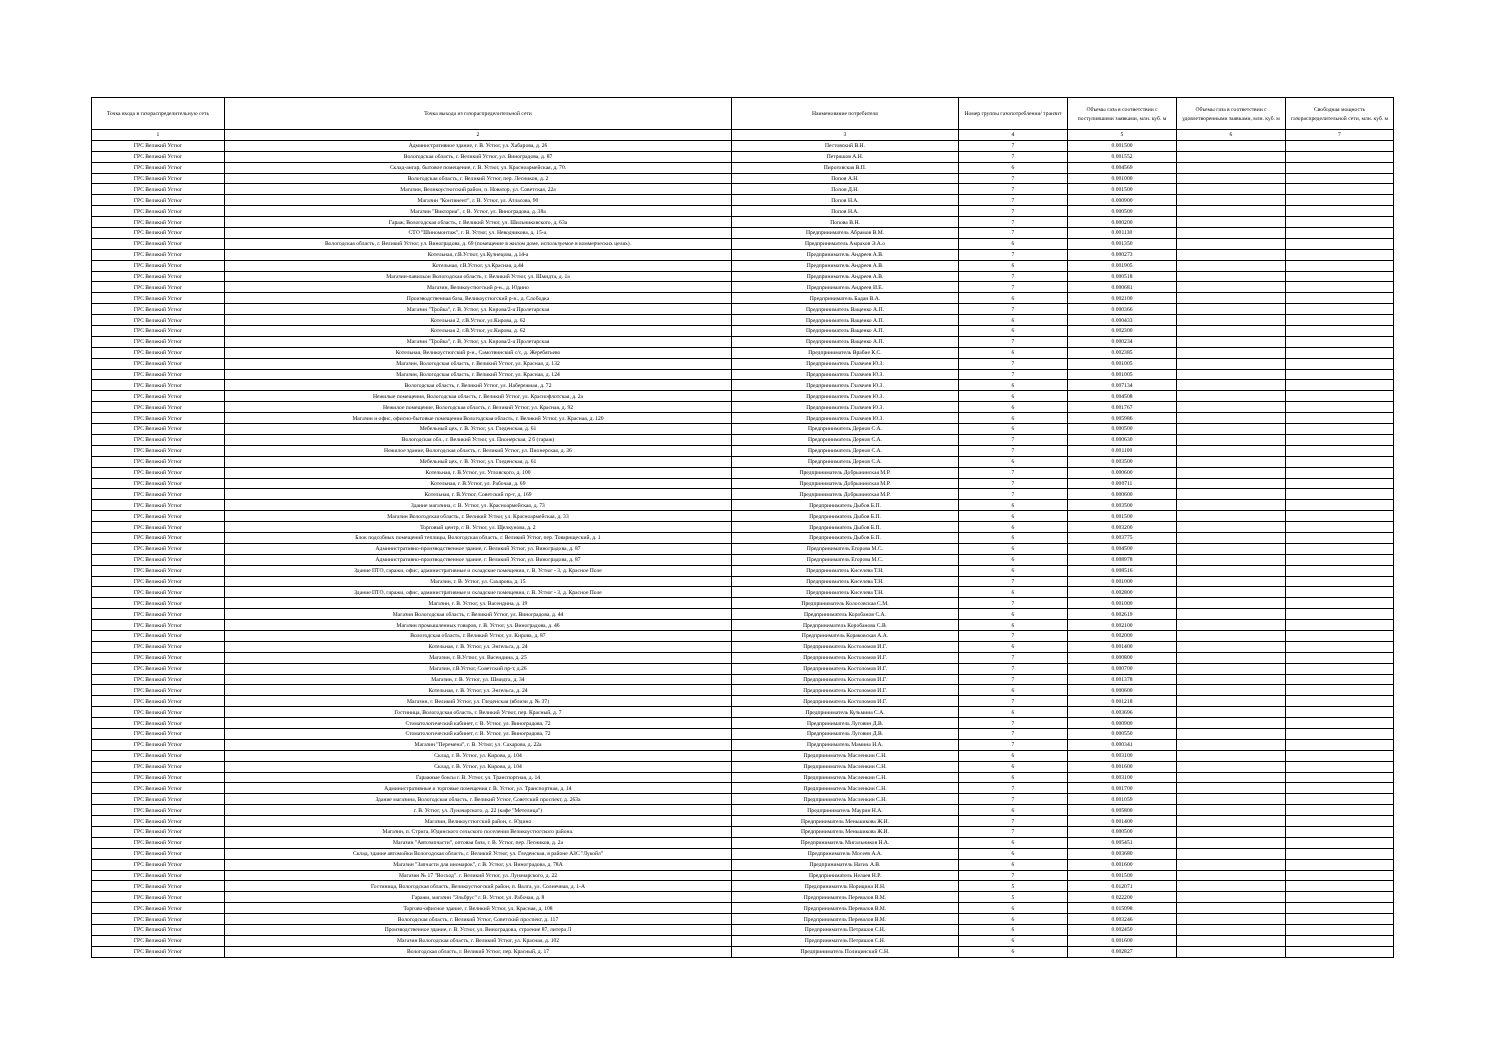| Точка входа в газораспределительную сеть | Точка выхода из газораспределительной сети | Наименование потребителя | Номер группы газопотребления/ транзит | Объемы газа в соответствии с поступившими заявками, млн. куб. м | Объемы газа в соответствии с удовлетворенными заявками, млн. куб. м | Свободная мощность газораспределительной сети, млн. куб. м |
| --- | --- | --- | --- | --- | --- | --- |
| 1 | 2 | 3 | 4 | 5 | 6 | 7 |
| ГРС Великий Устюг | Административное здание, г. В. Устюг, ул. Хабарова, д. 26 | Пестовский В.Н. | 7 | 0.001500 | | |
| ГРС Великий Устюг | Вологодская область, г. Великий Устюг, ул. Виноградова, д. 87 | Петряшов А.Н. | 7 | 0.001552 | | |
| ГРС Великий Устюг | Склад-ангар, бытовое помещение, г. В. Устюг, ул. Красноармейская, д. 70. | Пироговская В.П. | 6 | 0.004569 | | |
| ГРС Великий Устюг | Вологодская область, г. Великий Устюг, пер. Лесников, д. 2 | Попов А.Н. | 7 | 0.001000 | | |
| ГРС Великий Устюг | Магазин, Великоустюгский район, п. Новатор, ул. Советская, 22а | Попов Д.Н. | 7 | 0.001500 | | |
| ГРС Великий Устюг | Магазин "Континент", г. В. Устюг, ул. Атласова, 90 | Попов Н.А. | 7 | 0.000900 | | |
| ГРС Великий Устюг | Магазин "Виктория", г. В. Устюг, ул. Виноградова, д. 38а | Попов Н.А. | 7 | 0.000500 | | |
| ГРС Великий Устюг | Гараж, Вологодская область, г. Великий Устюг, ул. Шильниковского, д. 63а | Попова В.Н. | 7 | 0.000200 | | |
| ГРС Великий Устюг | СТО "Шиномонтаж", г. В. Устюг, ул. Неводчикова, д. 15-а. | Предприниматель Абрамов В.М. | 7 | 0.001130 | | |
| ГРС Великий Устюг | Вологодская область, г. Великий Устюг, ул. Виноградова, д. 69 (помещение в жилом доме, используемое в коммерческих целях). | Предприниматель Амрахов Э.А.о | 6 | 0.001350 | | |
| ГРС Великий Устюг | Котельная, г.В.Устюг, ул.Кузнецова, д.14-а | Предприниматель Андреев А.В. | 7 | 0.000273 | | |
| ГРС Великий Устюг | Котельная, г.В.Устюг, ул.Красная, д.44 | Предприниматель Андреев А.В. | 6 | 0.001905 | | |
| ГРС Великий Устюг | Магазин-павильон Вологодская область, г. Великий Устюг, ул. Шмидта, д. 1а | Предприниматель Андреев А.В. | 7 | 0.000518 | | |
| ГРС Великий Устюг | Магазин, Великоустюгский р-н., д. Юдино | Предприниматель Андреев И.Е. | 7 | 0.000681 | | |
| ГРС Великий Устюг | Производственная база, Великоустюгский р-н., д. Слободка | Предприниматель Бадан В.А. | 6 | 0.002100 | | |
| ГРС Великий Устюг | Магазин "Тройка", г. В. Устюг, ул. Кирова/2-я Пролетарская | Предприниматель Ващенко А.П. | 7 | 0.000366 | | |
| ГРС Великий Устюг | Котельная 2, г.В.Устюг, ул.Кирова, д. 62 | Предприниматель Ващенко А.П. | 6 | 0.000433 | | |
| ГРС Великий Устюг | Котельная 2, г.В.Устюг, ул.Кирова, д. 62 | Предприниматель Ващенко А.П. | 6 | 0.002300 | | |
| ГРС Великий Устюг | Магазин "Тройка", г. В. Устюг, ул. Кирова/2-я Пролетарская | Предприниматель Ващенко А.П. | 7 | 0.000234 | | |
| ГРС Великий Устюг | Котельная, Великоустюгский р-н., Самотвинский с/с, д. Жеребятьево | Предприниматель Врабие К.С. | 6 | 0.002385 | | |
| ГРС Великий Устюг | Магазин, Вологодская область, г. Великий Устюг, ул. Красная, д. 132 | Предприниматель Глазачев Ю.З. | 7 | 0.001005 | | |
| ГРС Великий Устюг | Магазин, Вологодская область, г. Великий Устюг, ул. Красная, д. 124 | Предприниматель Глазачев Ю.З. | 7 | 0.001005 | | |
| ГРС Великий Устюг | Вологодская область, г. Великий Устюг, ул. Набережная, д. 72 | Предприниматель Глазачев Ю.З. | 6 | 0.007134 | | |
| ГРС Великий Устюг | Нежилые помещения, Вологодская область, г. Великий Устюг, ул. Краснофлотская, д. 2а | Предприниматель Глазачев Ю.З. | 6 | 0.004508 | | |
| ГРС Великий Устюг | Нежилое помещение, Вологодская область, г. Великий Устюг, ул. Красная, д. 92 | Предприниматель Глазачев Ю.З. | 6 | 0.001767 | | |
| ГРС Великий Устюг | Магазин и офис, офисно-бытовые помещения Вологодская область, г. Великий Устюг, ул. Красная, д. 120 | Предприниматель Глазачев Ю.З. | 6 | 0.005986 | | |
| ГРС Великий Устюг | Мебельный цех, г. В. Устюг, ул. Гледенская, д. 61 | Предприниматель Дернов С.А. | 6 | 0.000500 | | |
| ГРС Великий Устюг | Вологодская обл., г. Великий Устюг, ул. Пионерская, 2 б (гараж) | Предприниматель Дернов С.А. | 7 | 0.000630 | | |
| ГРС Великий Устюг | Нежилое здание, Вологодская область, г. Великий Устюг, ул. Пионерская, д. 36 | Предприниматель Дернов С.А. | 7 | 0.001100 | | |
| ГРС Великий Устюг | Мебельный цех, г. В. Устюг, ул. Гледенская, д. 61 | Предприниматель Дернов С.А. | 6 | 0.003500 | | |
| ГРС Великий Устюг | Котельная, г. В.Устюг, ул. Угловского, д. 100 | Предприниматель Добрынинская М.Р. | 7 | 0.000600 | | |
| ГРС Великий Устюг | Котельная, г. В.Устюг, ул. Рабочая, д. 69 | Предприниматель Добрынинская М.Р. | 7 | 0.000711 | | |
| ГРС Великий Устюг | Котельная, г. В.Устюг, Советский пр-т, д. 169 | Предприниматель Добрынинская М.Р. | 7 | 0.000600 | | |
| ГРС Великий Устюг | Здание магазина, г. В. Устюг, ул. Красноармейская, д. 73 | Предприниматель Дыбов Б.П. | 6 | 0.003500 | | |
| ГРС Великий Устюг | Магазин Вологодская область, г. Великий Устюг, ул. Красноармейская, д. 33 | Предприниматель Дыбов Б.П. | 6 | 0.001500 | | |
| ГРС Великий Устюг | Торговый центр, г. В. Устюг, ул. Щелкунова, д. 2 | Предприниматель Дыбов Б.П. | 6 | 0.003200 | | |
| ГРС Великий Устюг | Блок подсобных помещений теплицы, Вологодская область, г. Великий Устюг, пер. Товарищеский, д. 1 | Предприниматель Дыбов Б.П. | 6 | 0.003775 | | |
| ГРС Великий Устюг | Административно-производственное здание, г. Великий Устюг, ул. Виноградова, д. 87 | Предприниматель Егорова М.С. | 6 | 0.004500 | | |
| ГРС Великий Устюг | Административно-производственное здание, г. Великий Устюг, ул. Виноградова, д. 87 | Предприниматель Егорова М.С. | 6 | 0.008978 | | |
| ГРС Великий Устюг | Здание ПТО, гаражи, офис, административные и складские помещения, г. В. Устюг - 3, д. Красное Поле | Предприниматель Киселева Т.Н. | 6 | 0.008516 | | |
| ГРС Великий Устюг | Магазин, г. В. Устюг, ул. Сахарова, д. 15 | Предприниматель Киселева Т.Н. | 7 | 0.001000 | | |
| ГРС Великий Устюг | Здание ПТО, гаражи, офис, административные и складские помещения, г. В. Устюг - 3, д. Красное Поле | Предприниматель Киселева Т.Н. | 6 | 0.002800 | | |
| ГРС Великий Устюг | Магазин, г. В. Устюг, ул. Васендина, д. 19 | Предприниматель Колосовская С.М. | 7 | 0.001000 | | |
| ГРС Великий Устюг | Магазин Вологодская область, г. Великий Устюг, ул. Виноградова, д. 44 | Предприниматель Коробанов С.А. | 6 | 0.002619 | | |
| ГРС Великий Устюг | Магазин промышленных товаров, г. В. Устюг, ул. Виноградова, д. 46 | Предприниматель Коробанова С.В. | 6 | 0.002100 | | |
| ГРС Великий Устюг | Вологодская область, г. Великий Устюг, ул. Кирова, д. 87 | Предприниматель Коряковская А.А. | 7 | 0.002000 | | |
| ГРС Великий Устюг | Котельная, г. В. Устюг, ул. Энгельса, д. 24 | Предприниматель Костоломов И.Г. | 6 | 0.001400 | | |
| ГРС Великий Устюг | Магазин, г. В.Устюг, ул. Васендина, д. 25 | Предприниматель Костоломов И.Г. | 7 | 0.000800 | | |
| ГРС Великий Устюг | Магазин, г.В.Устюг, Советский пр-т, д.26 | Предприниматель Костоломов И.Г. | 7 | 0.000700 | | |
| ГРС Великий Устюг | Магазин, г. В. Устюг, ул. Шмидта, д. 34 | Предприниматель Костоломов И.Г. | 7 | 0.001378 | | |
| ГРС Великий Устюг | Котельная, г. В. Устюг, ул. Энгельса, д. 24 | Предприниматель Костоломов И.Г. | 6 | 0.000600 | | |
| ГРС Великий Устюг | Магазин, г. Великий Устюг, ул. Гледенская (вблизи д. № 37) | Предприниматель Костоломов И.Г. | 7 | 0.001218 | | |
| ГРС Великий Устюг | Гостиница, Вологодская область, г. Великий Устюг, пер. Красный, д. 7 | Предприниматель Кузьмина С.А. | 6 | 0.003696 | | |
| ГРС Великий Устюг | Стоматологический кабинет, г. В. Устюг, ул. Виноградова, 72 | Предприниматель Луговин Д.В. | 7 | 0.000900 | | |
| ГРС Великий Устюг | Стоматологический кабинет, г. В. Устюг, ул. Виноградова, 72 | Предприниматель Луговин Д.В. | 7 | 0.000550 | | |
| ГРС Великий Устюг | Магазин "Перемена", г. В. Устюг, ул. Сахарова, д. 22а | Предприниматель Мамина Н.А. | 7 | 0.000341 | | |
| ГРС Великий Устюг | Склад, г. В. Устюг, ул. Кирова, д. 104 | Предприниматель Масленкин С.Н. | 6 | 0.003100 | | |
| ГРС Великий Устюг | Склад, г. В. Устюг, ул. Кирова, д. 104 | Предприниматель Масленкин С.Н. | 6 | 0.001600 | | |
| ГРС Великий Устюг | Гаражные боксы г. В. Устюг, ул. Транспортная, д. 14 | Предприниматель Масленкин С.Н. | 6 | 0.003100 | | |
| ГРС Великий Устюг | Административные и торговые помещения г. В. Устюг, ул. Транспортная, д. 14 | Предприниматель Масленкин С.Н. | 7 | 0.001700 | | |
| ГРС Великий Устюг | Здание магазина, Вологодская область, г. Великий Устюг, Советский проспект, д. 263а | Предприниматель Масленкин С.Н. | 7 | 0.001059 | | |
| ГРС Великий Устюг | г. В. Устюг, ул. Луначарского, д. 22 (кафе "Метелица") | Предприниматель Маурин Н.А. | 6 | 0.005800 | | |
| ГРС Великий Устюг | Магазин, Великоустюгский район, с. Юдино | Предприниматель Меньшикова Ж.И. | 7 | 0.001400 | | |
| ГРС Великий Устюг | Магазин, п. Стрига, Юдинского сельского поселения Великоустюгского района. | Предприниматель Меньшикова Ж.И. | 7 | 0.000500 | | |
| ГРС Великий Устюг | Магазин "Автозапчасти", оптовая база, г. В. Устюг, пер. Лесников, д. 2а | Предприниматель Мигальников Н.А. | 6 | 0.005451 | | |
| ГРС Великий Устюг | Склад, здание автомойки Вологодская область, г. Великий Устюг, ул. Гледенская, в районе АЗС "Лукойл" | Предприниматель Мосеев А.А. | 6 | 0.003680 | | |
| ГРС Великий Устюг | Магазин "Запчасти для иномарок", г. В. Устюг, ул. Виноградова, д. 78А | Предприниматель Нагих А.В. | 6 | 0.001600 | | |
| ГРС Великий Устюг | Магазин № 17 "Восход". г. Великий Устюг, ул. Луначарского, д. 22 | Предприниматель Нелаев Н.Р. | 7 | 0.001500 | | |
| ГРС Великий Устюг | Гостиница, Вологодская область, Великоустюгский район, п. Валга, ул. Солнечная, д. 1-А | Предприниматель Норицина И.Н. | 5 | 0.012071 | | |
| ГРС Великий Устюг | Гаражи, магазин "Эльбрус" г. В. Устюг, ул. Рабочая, д. 8 | Предприниматель Перевалов В.М. | 5 | 0.022200 | | |
| ГРС Великий Устюг | Торгово-офисное здание, г. Великий Устюг, ул. Красная, д. 108 | Предприниматель Перевалов В.М. | 6 | 0.015098 | | |
| ГРС Великий Устюг | Вологодская область, г. Великий Устюг, Советский проспект, д. 117 | Предприниматель Перевалов В.М. | 6 | 0.003246 | | |
| ГРС Великий Устюг | Производственное здание, г. В. Устюг, ул. Виноградова, строение 87, литера Л | Предприниматель Петряшов С.Н. | 6 | 0.002450 | | |
| ГРС Великий Устюг | Магазин Вологодская область, г. Великий Устюг, ул. Красная, д. 102 | Предприниматель Петряшов С.Н. | 6 | 0.001600 | | |
| ГРС Великий Устюг | Вологодская область, г. Великий Устюг, пер. Красный, д. 17 | Предприниматель Полицинский С.Н. | 6 | 0.002827 | | |